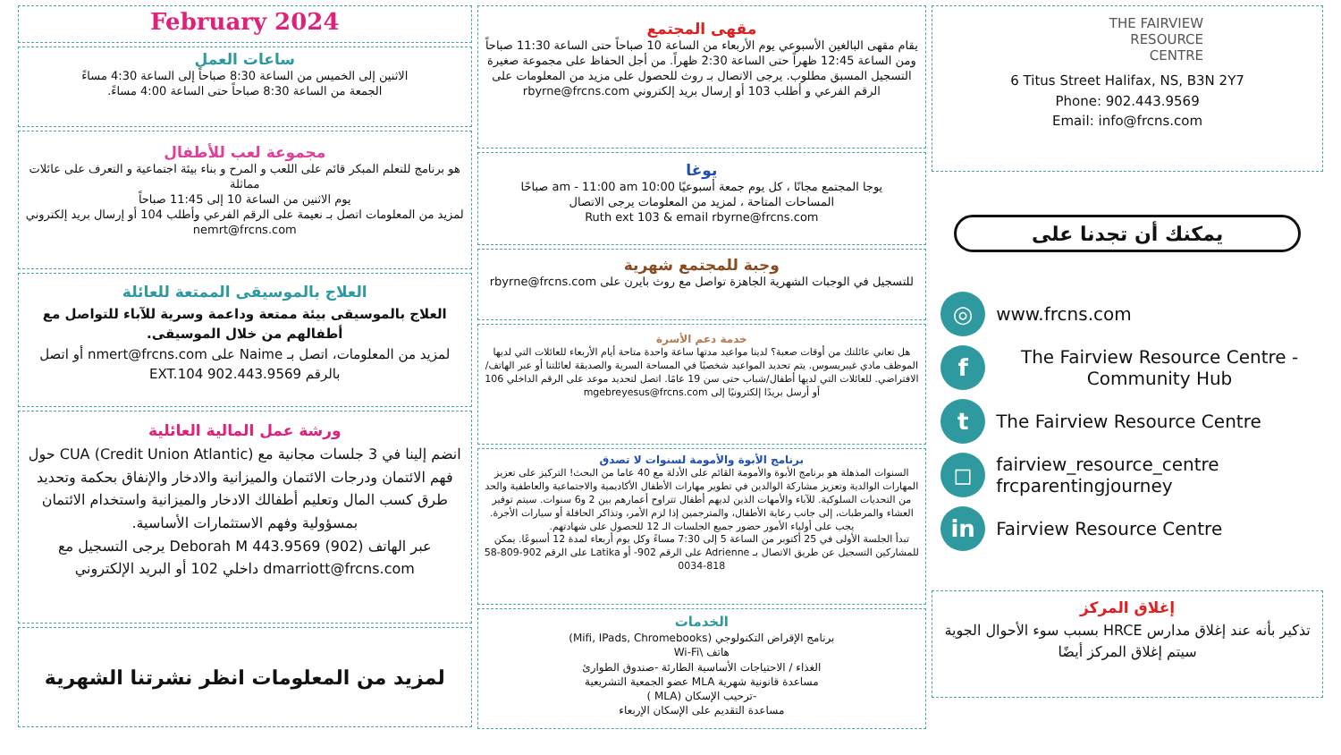February 2024
ساعات العمل
الاثنين إلى الخميس من الساعة 8:30 صباحاً إلى الساعة 4:30 مساءً
الجمعة من الساعة 8:30 صباحاً حتى الساعة 4:00 مساءً.
مجموعة لعب للأطفال
هو برنامج للتعلم المبكر قائم على اللعب و المرح و بناء بيئة اجتماعية و التعرف على عائلات مماثلة
يوم الاثنين من الساعة 10 إلى 11:45 صباحاً
لمزيد من المعلومات اتصل بـ نعيمة على الرقم الفرعي وأطلب 104 أو إرسال بريد إلكتروني nemrt@frcns.com
العلاج بالموسيقى الممتعة للعائلة
العلاج بالموسيقى بيئة ممتعة وداعمة وسرية للآباء للتواصل مع أطفالهم من خلال الموسيقى.
لمزيد من المعلومات، اتصل بـ Naime على nmert@frcns.com أو اتصل بالرقم 902.443.9569 EXT.104
ورشة عمل المالية العائلية
انضم إلينا في 3 جلسات مجانية مع CUA (Credit Union Atlantic) حول فهم الائتمان ودرجات الائتمان والميزانية والادخار والإنفاق بحكمة وتحديد طرق كسب المال وتعليم أطفالك الادخار والميزانية واستخدام الائتمان بمسؤولية وفهم الاستثمارات الأساسية.
عبر الهاتف (902) 443.9569 Deborah M يرجى التسجيل مع dmarriott@frcns.com داخلي 102 أو البريد الإلكتروني
لمزيد من المعلومات انظر نشرتنا الشهرية
مقهى المجتمع
يقام مقهى البالغين الأسبوعي يوم الأربعاء من الساعة 10 صباحاً حتى الساعة 11:30 صباحاً ومن الساعة 12:45 ظهراً حتى الساعة 2:30 ظهراً. من أجل الحفاظ على مجموعة صغيرة التسجيل المسبق مطلوب. يرجى الاتصال بـ روث للحصول على مزيد من المعلومات على الرقم الفرعي و أطلب 103 أو إرسال بريد إلكتروني rbyrne@frcns.com
يوغا
يوجا المجتمع مجانًا ، كل يوم جمعة أسبوعيًا 10:00 am - 11:00 am صباحًا
المساحات المتاحة ، لمزيد من المعلومات يرجى الاتصال
Ruth ext 103 & email rbyrne@frcns.com
وجبة للمجتمع شهرية
للتسجيل في الوجبات الشهرية الجاهزة تواصل مع روث بايرن على rbyrne@frcns.com
خدمة دعم الأسرة
هل تعاني عائلتك من أوقات صعبة؟ لدينا مواعيد مدتها ساعة واحدة متاحة أيام الأربعاء للعائلات التي لديها الموظف مادي غيبريسوس. يتم تحديد المواعيد شخصيًا في المساحة السرية والصديقة لعائلتنا أو عبر الهاتف/الافتراضي. للعائلات التي لديها أطفال/شباب حتى سن 19 عامًا. اتصل لتحديد موعد على الرقم الداخلي 106 أو أرسل بريدًا إلكترونيًا إلى mgebreyesus@frcns.com
برنامج الأبوة والأمومة لسنوات لا تصدق
السنوات المذهلة هو برنامج الأبوة والأمومة القائم على الأدلة مع 40 عاما من البحث! التركيز على تعزيز المهارات الوالدية وتعزيز مشاركة الوالدين في تطوير مهارات الأطفال الأكاديمية والاجتماعية والعاطفية والحد من التحديات السلوكية. للآباء والأمهات الذين لديهم أطفال تتراوح أعمارهم بين 2 و6 سنوات. سيتم توفير العشاء والمرطبات، إلى جانب رعاية الأطفال، والمترجمين إذا لزم الأمر، وتذاكر الحافلة أو سيارات الأجرة. يجب على أولياء الأمور حضور جميع الجلسات الـ 12 للحصول على شهادتهم.
تبدأ الجلسة الأولى في 25 أكتوبر من الساعة 5 إلى 7:30 مساءً وكل يوم أربعاء لمدة 12 أسبوعًا. يمكن للمشاركين التسجيل عن طريق الاتصال بـ Adrienne على الرقم 902- أو Latika على الرقم 902-809-58 818-0034
الخدمات
برنامج الإقراض التكنولوجي (Mifi, IPads, Chromebooks)
هاتف \Wi-Fi
الغذاء / الاحتياجات الأساسية الطارئة -صندوق الطوارئ
مساعدة قانونية شهرية MLA عضو الجمعية التشريعية
-ترحيب الإسكان (MLA )
مساعدة التقديم على الإسكان الإربعاء
THE FAIRVIEW
RESOURCE
CENTRE
6 Titus Street Halifax, NS, B3N 2Y7
Phone: 902.443.9569
Email: info@frcns.com
يمكنك أن تجدنا على
◎
www.frcns.com
f
The Fairview Resource Centre - Community Hub
t
The Fairview Resource Centre
◻
fairview_resource_centre
frcparentingjourney
in
Fairview Resource Centre
إغلاق المركز
تذكير بأنه عند إغلاق مدارس HRCE بسبب سوء الأحوال الجوية سيتم إغلاق المركز أيضًا